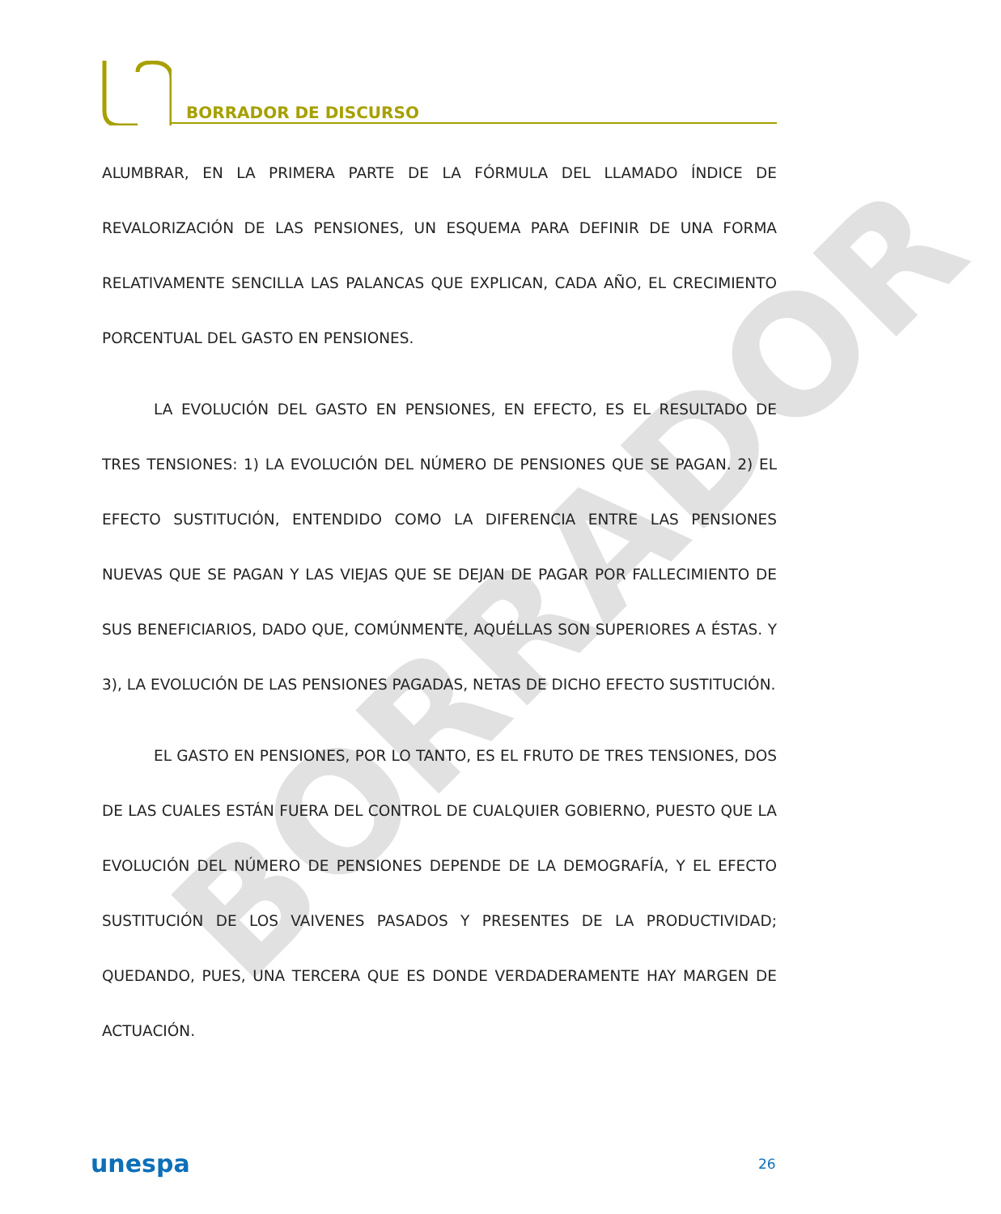BORRADOR
BORRADOR DE DISCURSO
ALUMBRAR, EN LA PRIMERA PARTE DE LA FÓRMULA DEL LLAMADO ÍNDICE DE REVALORIZACIÓN DE LAS PENSIONES, UN ESQUEMA PARA DEFINIR DE UNA FORMA RELATIVAMENTE SENCILLA LAS PALANCAS QUE EXPLICAN, CADA AÑO, EL CRECIMIENTO PORCENTUAL DEL GASTO EN PENSIONES.
LA EVOLUCIÓN DEL GASTO EN PENSIONES, EN EFECTO, ES EL RESULTADO DE TRES TENSIONES: 1) LA EVOLUCIÓN DEL NÚMERO DE PENSIONES QUE SE PAGAN. 2) EL EFECTO SUSTITUCIÓN, ENTENDIDO COMO LA DIFERENCIA ENTRE LAS PENSIONES NUEVAS QUE SE PAGAN Y LAS VIEJAS QUE SE DEJAN DE PAGAR POR FALLECIMIENTO DE SUS BENEFICIARIOS, DADO QUE, COMÚNMENTE, AQUÉLLAS SON SUPERIORES A ÉSTAS. Y 3), LA EVOLUCIÓN DE LAS PENSIONES PAGADAS, NETAS DE DICHO EFECTO SUSTITUCIÓN.
EL GASTO EN PENSIONES, POR LO TANTO, ES EL FRUTO DE TRES TENSIONES, DOS DE LAS CUALES ESTÁN FUERA DEL CONTROL DE CUALQUIER GOBIERNO, PUESTO QUE LA EVOLUCIÓN DEL NÚMERO DE PENSIONES DEPENDE DE LA DEMOGRAFÍA, Y EL EFECTO SUSTITUCIÓN DE LOS VAIVENES PASADOS Y PRESENTES DE LA PRODUCTIVIDAD; QUEDANDO, PUES, UNA TERCERA QUE ES DONDE VERDADERAMENTE HAY MARGEN DE ACTUACIÓN.
unespa 26